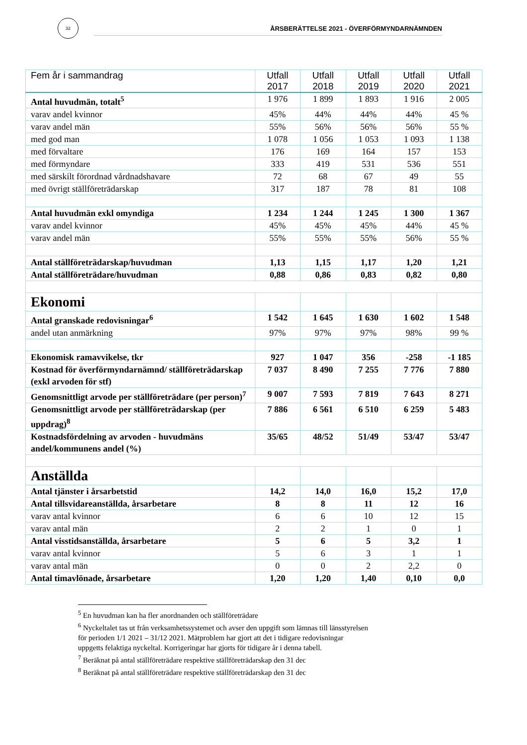32
ÅRSBERÄTTELSE 2021 - ÖVERFÖRMYNDARNÄMNDEN
| Fem år i sammandrag | Utfall 2017 | Utfall 2018 | Utfall 2019 | Utfall 2020 | Utfall 2021 |
| --- | --- | --- | --- | --- | --- |
| Antal huvudmän, totalt<sup>5</sup> | 1 976 | 1 899 | 1 893 | 1 916 | 2 005 |
| varav andel kvinnor | 45% | 44% | 44% | 44% | 45 % |
| varav andel män | 55% | 56% | 56% | 56% | 55 % |
| med god man | 1 078 | 1 056 | 1 053 | 1 093 | 1 138 |
| med förvaltare | 176 | 169 | 164 | 157 | 153 |
| med förmyndare | 333 | 419 | 531 | 536 | 551 |
| med särskilt förordnad vårdnadshavare | 72 | 68 | 67 | 49 | 55 |
| med övrigt ställföreträdarskap | 317 | 187 | 78 | 81 | 108 |
| Antal huvudmän exkl omyndiga | 1 234 | 1 244 | 1 245 | 1 300 | 1 367 |
| varav andel kvinnor | 45% | 45% | 45% | 44% | 45 % |
| varav andel män | 55% | 55% | 55% | 56% | 55 % |
| Antal ställföreträdarskap/huvudman | 1,13 | 1,15 | 1,17 | 1,20 | 1,21 |
| Antal ställföreträdare/huvudman | 0,88 | 0,86 | 0,83 | 0,82 | 0,80 |
| Ekonomi | | | | | |
| Antal granskade redovisningar<sup>6</sup> | 1 542 | 1 645 | 1 630 | 1 602 | 1 548 |
| andel utan anmärkning | 97% | 97% | 97% | 98% | 99 % |
| Ekonomisk ramavvikelse, tkr | 927 | 1 047 | 356 | -258 | -1 185 |
| Kostnad för överförmyndarnämnd/ ställföreträdarskap (exkl arvoden för stf) | 7 037 | 8 490 | 7 255 | 7 776 | 7 880 |
| Genomsnittligt arvode per ställföreträdare (per person)<sup>7</sup> | 9 007 | 7 593 | 7 819 | 7 643 | 8 271 |
| Genomsnittligt arvode per ställföreträdarskap (per uppdrag)<sup>8</sup> | 7 886 | 6 561 | 6 510 | 6 259 | 5 483 |
| Kostnadsfördelning av arvoden - huvudmäns andel/kommunens andel (%) | 35/65 | 48/52 | 51/49 | 53/47 | 53/47 |
| Anställda | | | | | |
| Antal tjänster i årsarbetstid | 14,2 | 14,0 | 16,0 | 15,2 | 17,0 |
| Antal tillsvidareanställda, årsarbetare | 8 | 8 | 11 | 12 | 16 |
| varav antal kvinnor | 6 | 6 | 10 | 12 | 15 |
| varav antal män | 2 | 2 | 1 | 0 | 1 |
| Antal visstidsanställda, årsarbetare | 5 | 6 | 5 | 3,2 | 1 |
| varav antal kvinnor | 5 | 6 | 3 | 1 | 1 |
| varav antal män | 0 | 0 | 2 | 2,2 | 0 |
| Antal timavlönade, årsarbetare | 1,20 | 1,20 | 1,40 | 0,10 | 0,0 |
<sup>5</sup> En huvudman kan ha fler anordnanden och ställföreträdare
<sup>6</sup> Nyckeltalet tas ut från verksamhetssystemet och avser den uppgift som lämnas till länsstyrelsen
för perioden 1/1 2021 – 31/12 2021. Mätproblem har gjort att det i tidigare redovisningar
uppgetts felaktiga nyckeltal. Korrigeringar har gjorts för tidigare år i denna tabell.
<sup>7</sup> Beräknat på antal ställföreträdare respektive ställföreträdarskap den 31 dec
<sup>8</sup> Beräknat på antal ställföreträdare respektive ställföreträdarskap den 31 dec